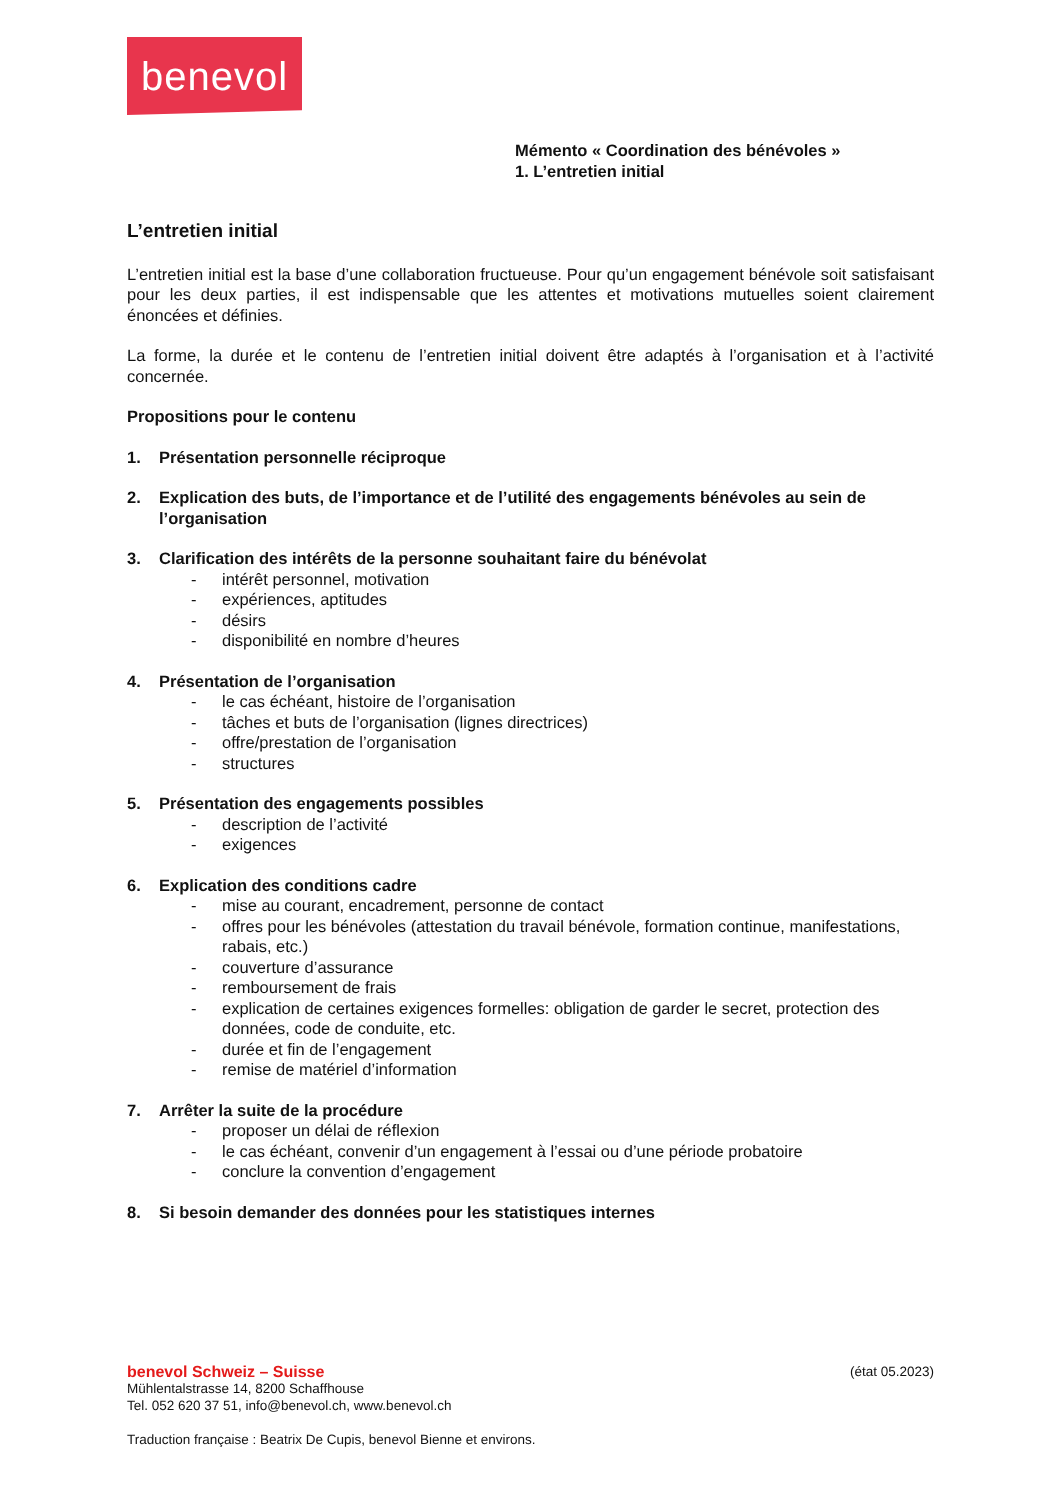benevol
Mémento « Coordination des bénévoles »
1. L’entretien initial
L’entretien initial
L’entretien initial est la base d’une collaboration fructueuse. Pour qu’un engagement bénévole soit satisfaisant pour les deux parties, il est indispensable que les attentes et motivations mutuelles soient clairement énoncées et définies.
La forme, la durée et le contenu de l’entretien initial doivent être adaptés à l’organisation et à l’activité concernée.
Propositions pour le contenu
1. Présentation personnelle réciproque
2. Explication des buts, de l’importance et de l’utilité des engagements bénévoles au sein de l’organisation
3. Clarification des intérêts de la personne souhaitant faire du bénévolat
- intérêt personnel, motivation
- expériences, aptitudes
- désirs
- disponibilité en nombre d’heures
4. Présentation de l’organisation
- le cas échéant, histoire de l’organisation
- tâches et buts de l’organisation (lignes directrices)
- offre/prestation de l’organisation
- structures
5. Présentation des engagements possibles
- description de l’activité
- exigences
6. Explication des conditions cadre
- mise au courant, encadrement, personne de contact
- offres pour les bénévoles (attestation du travail bénévole, formation continue, manifestations, rabais, etc.)
- couverture d’assurance
- remboursement de frais
- explication de certaines exigences formelles: obligation de garder le secret, protection des données, code de conduite, etc.
- durée et fin de l’engagement
- remise de matériel d’information
7. Arrêter la suite de la procédure
- proposer un délai de réflexion
- le cas échéant, convenir d’un engagement à l’essai ou d’une période probatoire
- conclure la convention d’engagement
8. Si besoin demander des données pour les statistiques internes
benevol Schweiz – Suisse (état 05.2023)
Mühlentalstrasse 14, 8200 Schaffhouse
Tel. 052 620 37 51, info@benevol.ch, www.benevol.ch
Traduction française : Beatrix De Cupis, benevol Bienne et environs.